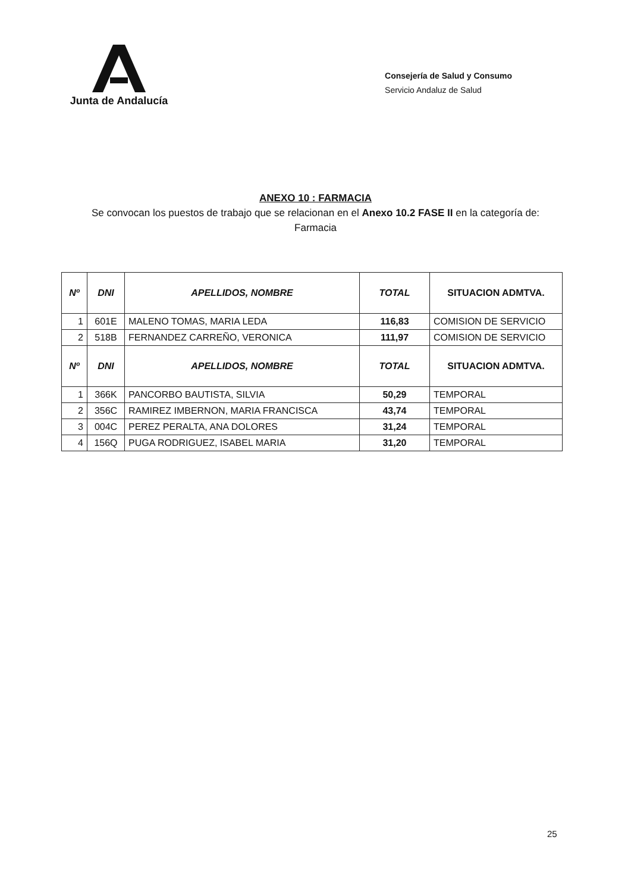Junta de Andalucía
Consejería de Salud y Consumo
Servicio Andaluz de Salud
ANEXO 10 : FARMACIA
Se convocan los puestos de trabajo que se relacionan en el Anexo 10.2 FASE II en la categoría de:
Farmacia
| Nº | DNI | APELLIDOS, NOMBRE | TOTAL | SITUACION ADMTVA. |
| --- | --- | --- | --- | --- |
| 1 | 601E | MALENO TOMAS, MARIA LEDA | 116,83 | COMISION DE SERVICIO |
| 2 | 518B | FERNANDEZ CARREÑO, VERONICA | 111,97 | COMISION DE SERVICIO |
| Nº | DNI | APELLIDOS, NOMBRE | TOTAL | SITUACION ADMTVA. |
| 1 | 366K | PANCORBO BAUTISTA, SILVIA | 50,29 | TEMPORAL |
| 2 | 356C | RAMIREZ IMBERNON, MARIA FRANCISCA | 43,74 | TEMPORAL |
| 3 | 004C | PEREZ PERALTA, ANA DOLORES | 31,24 | TEMPORAL |
| 4 | 156Q | PUGA RODRIGUEZ, ISABEL MARIA | 31,20 | TEMPORAL |
25